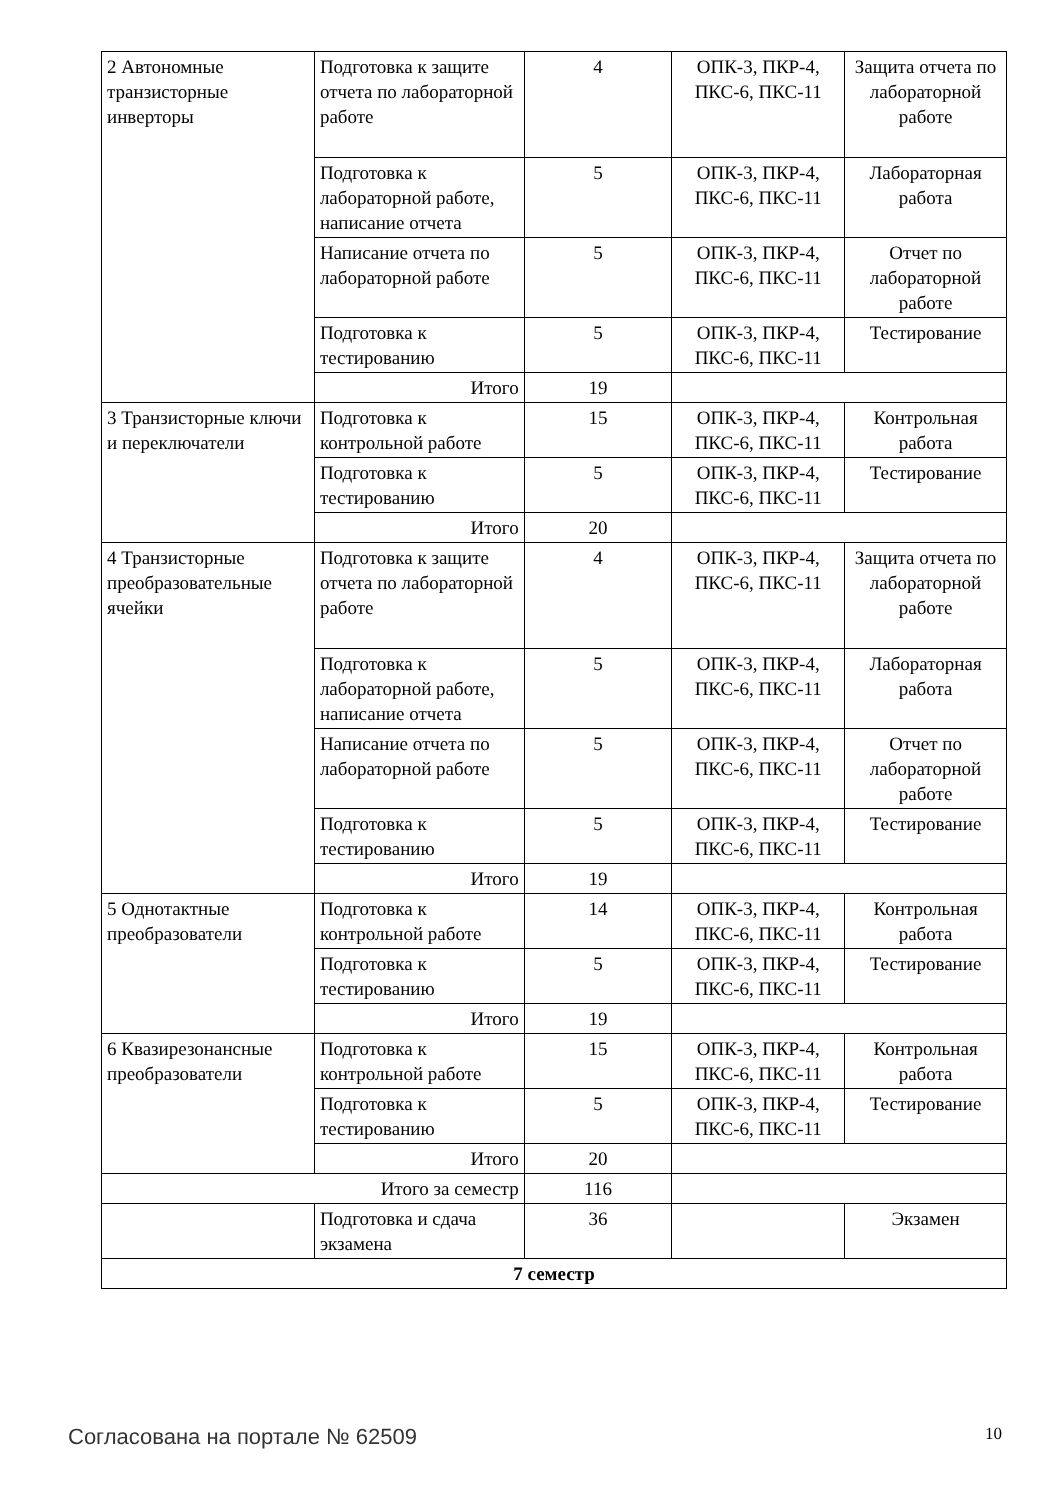| 2 Автономные транзисторные инверторы | Подготовка к защите отчета по лабораторной работе | 4 | ОПК-3, ПКР-4, ПКС-6, ПКС-11 | Защита отчета по лабораторной работе |
| | Подготовка к лабораторной работе, написание отчета | 5 | ОПК-3, ПКР-4, ПКС-6, ПКС-11 | Лабораторная работа |
| | Написание отчета по лабораторной работе | 5 | ОПК-3, ПКР-4, ПКС-6, ПКС-11 | Отчет по лабораторной работе |
| | Подготовка к тестированию | 5 | ОПК-3, ПКР-4, ПКС-6, ПКС-11 | Тестирование |
| | Итого | 19 | | |
| 3 Транзисторные ключи и переключатели | Подготовка к контрольной работе | 15 | ОПК-3, ПКР-4, ПКС-6, ПКС-11 | Контрольная работа |
| | Подготовка к тестированию | 5 | ОПК-3, ПКР-4, ПКС-6, ПКС-11 | Тестирование |
| | Итого | 20 | | |
| 4 Транзисторные преобразовательные ячейки | Подготовка к защите отчета по лабораторной работе | 4 | ОПК-3, ПКР-4, ПКС-6, ПКС-11 | Защита отчета по лабораторной работе |
| | Подготовка к лабораторной работе, написание отчета | 5 | ОПК-3, ПКР-4, ПКС-6, ПКС-11 | Лабораторная работа |
| | Написание отчета по лабораторной работе | 5 | ОПК-3, ПКР-4, ПКС-6, ПКС-11 | Отчет по лабораторной работе |
| | Подготовка к тестированию | 5 | ОПК-3, ПКР-4, ПКС-6, ПКС-11 | Тестирование |
| | Итого | 19 | | |
| 5 Однотактные преобразователи | Подготовка к контрольной работе | 14 | ОПК-3, ПКР-4, ПКС-6, ПКС-11 | Контрольная работа |
| | Подготовка к тестированию | 5 | ОПК-3, ПКР-4, ПКС-6, ПКС-11 | Тестирование |
| | Итого | 19 | | |
| 6 Квазирезонансные преобразователи | Подготовка к контрольной работе | 15 | ОПК-3, ПКР-4, ПКС-6, ПКС-11 | Контрольная работа |
| | Подготовка к тестированию | 5 | ОПК-3, ПКР-4, ПКС-6, ПКС-11 | Тестирование |
| | Итого | 20 | | |
| Итого за семестр | | 116 | | |
| | Подготовка и сдача экзамена | 36 | | Экзамен |
| 7 семестр | | | | |
Согласована на портале № 62509 10